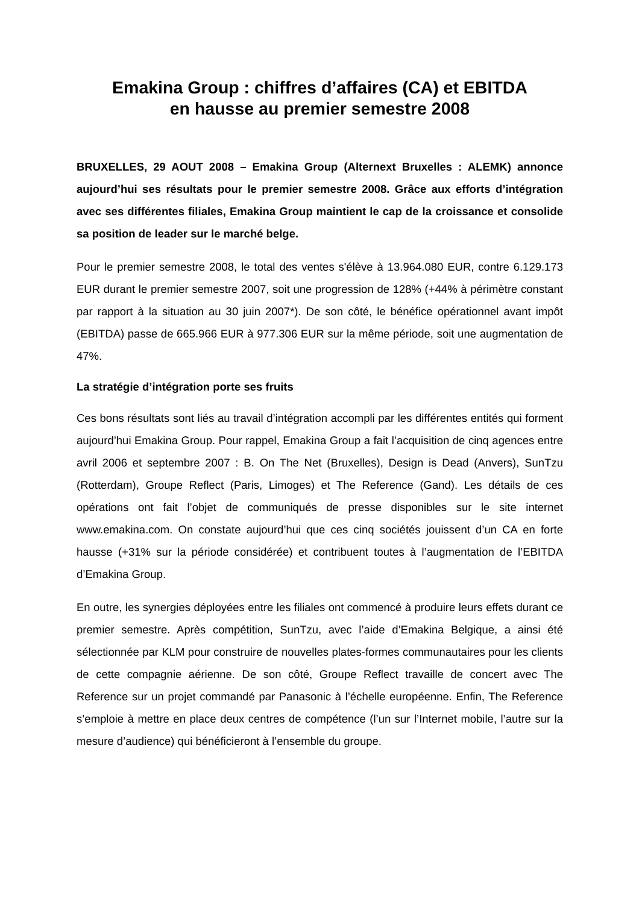Emakina Group : chiffres d’affaires (CA) et EBITDA
en hausse au premier semestre 2008
BRUXELLES, 29 AOUT 2008 – Emakina Group (Alternext Bruxelles : ALEMK) annonce aujourd’hui ses résultats pour le premier semestre 2008. Grâce aux efforts d’intégration avec ses différentes filiales, Emakina Group maintient le cap de la croissance et consolide sa position de leader sur le marché belge.
Pour le premier semestre 2008, le total des ventes s'élève à 13.964.080 EUR, contre 6.129.173 EUR durant le premier semestre 2007, soit une progression de 128% (+44% à périmètre constant par rapport à la situation au 30 juin 2007*). De son côté, le bénéfice opérationnel avant impôt (EBITDA) passe de 665.966 EUR à 977.306 EUR sur la même période, soit une augmentation de 47%.
La stratégie d’intégration porte ses fruits
Ces bons résultats sont liés au travail d’intégration accompli par les différentes entités qui forment aujourd’hui Emakina Group. Pour rappel, Emakina Group a fait l’acquisition de cinq agences entre avril 2006 et septembre 2007 : B. On The Net (Bruxelles), Design is Dead (Anvers), SunTzu (Rotterdam), Groupe Reflect (Paris, Limoges) et The Reference (Gand). Les détails de ces opérations ont fait l’objet de communiqués de presse disponibles sur le site internet www.emakina.com. On constate aujourd’hui que ces cinq sociétés jouissent d’un CA en forte hausse (+31% sur la période considérée) et contribuent toutes à l’augmentation de l’EBITDA d’Emakina Group.
En outre, les synergies déployées entre les filiales ont commencé à produire leurs effets durant ce premier semestre. Après compétition, SunTzu, avec l’aide d’Emakina Belgique, a ainsi été sélectionnée par KLM pour construire de nouvelles plates-formes communautaires pour les clients de cette compagnie aérienne. De son côté, Groupe Reflect travaille de concert avec The Reference sur un projet commandé par Panasonic à l’échelle européenne. Enfin, The Reference s’emploie à mettre en place deux centres de compétence (l’un sur l’Internet mobile, l’autre sur la mesure d’audience) qui bénéficieront à l’ensemble du groupe.